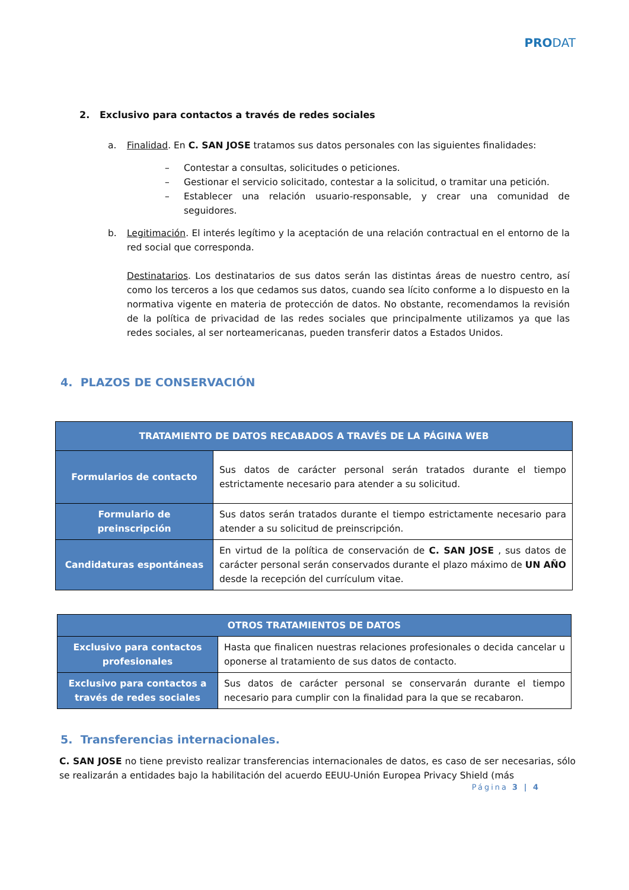PRODAT
2. Exclusivo para contactos a través de redes sociales
a. Finalidad. En C. SAN JOSE tratamos sus datos personales con las siguientes finalidades:
– Contestar a consultas, solicitudes o peticiones.
– Gestionar el servicio solicitado, contestar a la solicitud, o tramitar una petición.
– Establecer una relación usuario-responsable, y crear una comunidad de seguidores.
b. Legitimación. El interés legítimo y la aceptación de una relación contractual en el entorno de la red social que corresponda.
Destinatarios. Los destinatarios de sus datos serán las distintas áreas de nuestro centro, así como los terceros a los que cedamos sus datos, cuando sea lícito conforme a lo dispuesto en la normativa vigente en materia de protección de datos. No obstante, recomendamos la revisión de la política de privacidad de las redes sociales que principalmente utilizamos ya que las redes sociales, al ser norteamericanas, pueden transferir datos a Estados Unidos.
4. PLAZOS DE CONSERVACIÓN
| TRATAMIENTO DE DATOS RECABADOS A TRAVÉS DE LA PÁGINA WEB | |
| --- | --- |
| Formularios de contacto | Sus datos de carácter personal serán tratados durante el tiempo estrictamente necesario para atender a su solicitud. |
| Formulario de preinscripción | Sus datos serán tratados durante el tiempo estrictamente necesario para atender a su solicitud de preinscripción. |
| Candidaturas espontáneas | En virtud de la política de conservación de C. SAN JOSE , sus datos de carácter personal serán conservados durante el plazo máximo de UN AÑO desde la recepción del currículum vitae. |
| OTROS TRATAMIENTOS DE DATOS | |
| --- | --- |
| Exclusivo para contactos profesionales | Hasta que finalicen nuestras relaciones profesionales o decida cancelar u oponerse al tratamiento de sus datos de contacto. |
| Exclusivo para contactos a través de redes sociales | Sus datos de carácter personal se conservarán durante el tiempo necesario para cumplir con la finalidad para la que se recabaron. |
5. Transferencias internacionales.
C. SAN JOSE no tiene previsto realizar transferencias internacionales de datos, es caso de ser necesarias, sólo se realizarán a entidades bajo la habilitación del acuerdo EEUU-Unión Europea Privacy Shield (más
Página 3 | 4